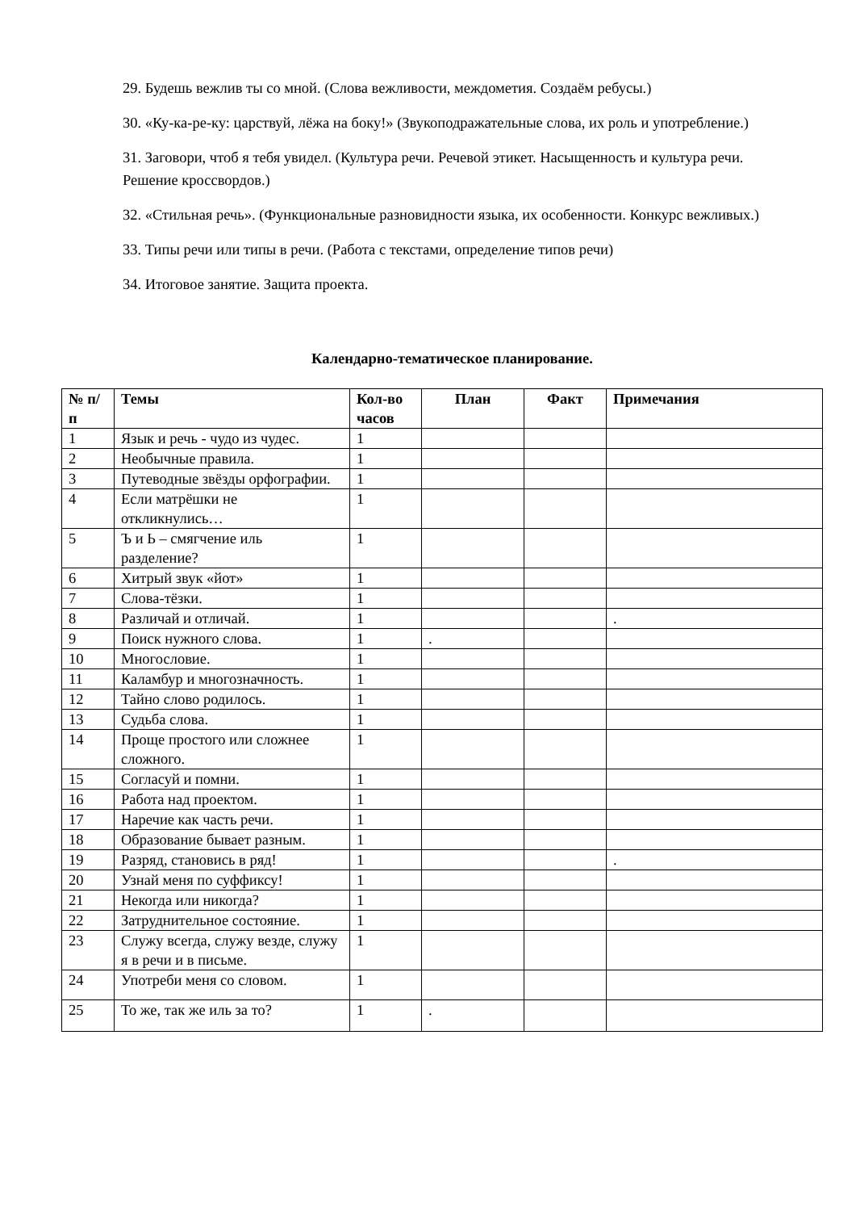29. Будешь вежлив ты со мной. (Слова вежливости, междометия. Создаём ребусы.)
30. «Ку-ка-ре-ку: царствуй, лёжа на боку!» (Звукоподражательные слова, их роль и употребление.)
31. Заговори, чтоб я тебя увидел. (Культура речи. Речевой этикет. Насыщенность и культура речи. Решение кроссвордов.)
32. «Стильная речь». (Функциональные разновидности языка, их особенности. Конкурс вежливых.)
33. Типы речи или типы в речи. (Работа с текстами, определение типов речи)
34. Итоговое занятие. Защита проекта.
Календарно-тематическое планирование.
| № п/п | Темы | Кол-во часов | План | Факт | Примечания |
| --- | --- | --- | --- | --- | --- |
| 1 | Язык и речь - чудо из чудес. | 1 | | | |
| 2 | Необычные правила. | 1 | | | |
| 3 | Путеводные звёзды орфографии. | 1 | | | |
| 4 | Если матрёшки не откликнулись… | 1 | | | |
| 5 | Ъ и Ь – смягчение иль разделение? | 1 | | | |
| 6 | Хитрый звук «йот» | 1 | | | |
| 7 | Слова-тёзки. | 1 | | | |
| 8 | Различай и отличай. | 1 | | | . |
| 9 | Поиск нужного слова. | 1 | . | | |
| 10 | Многословие. | 1 | | | |
| 11 | Каламбур и многозначность. | 1 | | | |
| 12 | Тайно слово родилось. | 1 | | | |
| 13 | Судьба слова. | 1 | | | |
| 14 | Проще простого или сложнее сложного. | 1 | | | |
| 15 | Согласуй и помни. | 1 | | | |
| 16 | Работа над проектом. | 1 | | | |
| 17 | Наречие как часть речи. | 1 | | | |
| 18 | Образование бывает разным. | 1 | | | |
| 19 | Разряд, становись в ряд! | 1 | | | . |
| 20 | Узнай меня по суффиксу! | 1 | | | |
| 21 | Некогда или никогда? | 1 | | | |
| 22 | Затруднительное состояние. | 1 | | | |
| 23 | Служу всегда, служу везде, служу я в речи и в письме. | 1 | | | |
| 24 | Употреби меня со словом. | 1 | | | |
| 25 | То же, так же иль за то? | 1 | . | | |